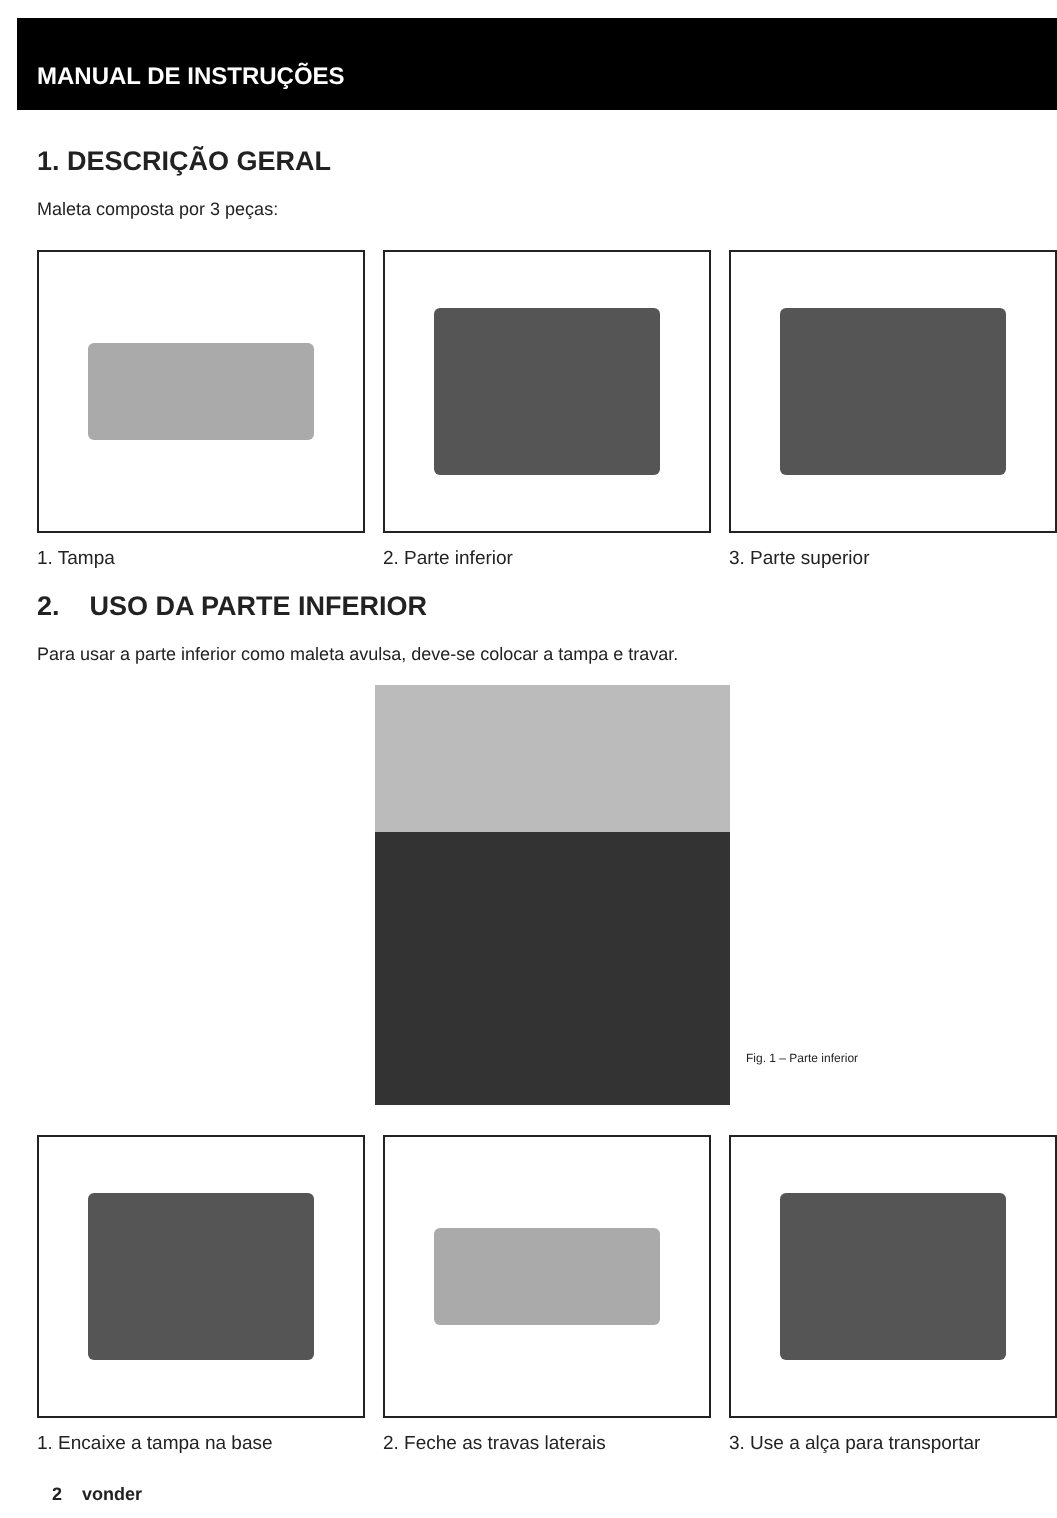MANUAL DE INSTRUÇÕES
1. DESCRIÇÃO GERAL
Maleta composta por 3 peças:
1. Tampa 2. Parte inferior 3. Parte superior
2. USO DA PARTE INFERIOR
Para usar a parte inferior como maleta avulsa, deve-se colocar a tampa e travar.
Fig. 1 – Parte inferior
1. Encaixe a tampa na base 2. Feche as travas laterais 3. Use a alça para transportar
2 vonder